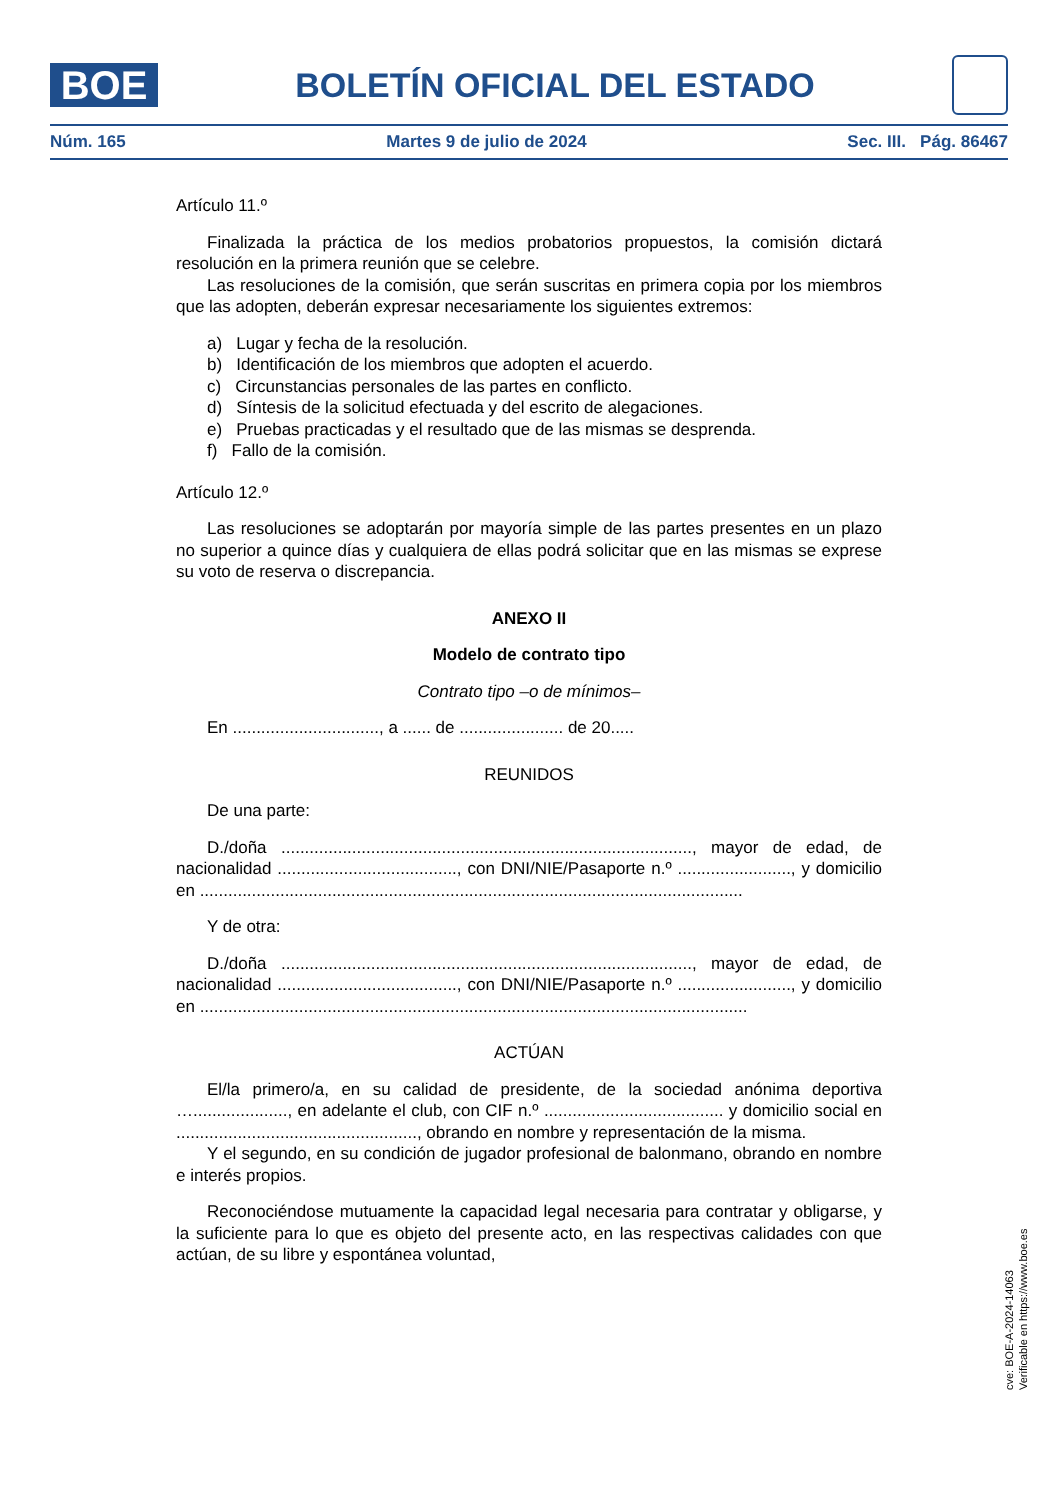BOE
BOLETÍN OFICIAL DEL ESTADO
Núm. 165 Martes 9 de julio de 2024 Sec. III. Pág. 86467
Artículo 11.º
Finalizada la práctica de los medios probatorios propuestos, la comisión dictará resolución en la primera reunión que se celebre.
Las resoluciones de la comisión, que serán suscritas en primera copia por los miembros que las adopten, deberán expresar necesariamente los siguientes extremos:
a) Lugar y fecha de la resolución.
b) Identificación de los miembros que adopten el acuerdo.
c) Circunstancias personales de las partes en conflicto.
d) Síntesis de la solicitud efectuada y del escrito de alegaciones.
e) Pruebas practicadas y el resultado que de las mismas se desprenda.
f) Fallo de la comisión.
Artículo 12.º
Las resoluciones se adoptarán por mayoría simple de las partes presentes en un plazo no superior a quince días y cualquiera de ellas podrá solicitar que en las mismas se exprese su voto de reserva o discrepancia.
ANEXO II
Modelo de contrato tipo
Contrato tipo –o de mínimos–
En ..............................., a ...... de ...................... de 20.....
REUNIDOS
De una parte:
D./doña ......................................................................................., mayor de edad, de nacionalidad ......................................, con DNI/NIE/Pasaporte n.º ........................, y domicilio en ...................................................................................................................
Y de otra:
D./doña ......................................................................................., mayor de edad, de nacionalidad ......................................, con DNI/NIE/Pasaporte n.º ........................, y domicilio en ....................................................................................................................
ACTÚAN
El/la primero/a, en su calidad de presidente, de la sociedad anónima deportiva …...................., en adelante el club, con CIF n.º ...................................... y domicilio social en ..................................................., obrando en nombre y representación de la misma.
Y el segundo, en su condición de jugador profesional de balonmano, obrando en nombre e interés propios.
Reconociéndose mutuamente la capacidad legal necesaria para contratar y obligarse, y la suficiente para lo que es objeto del presente acto, en las respectivas calidades con que actúan, de su libre y espontánea voluntad,
cve: BOE-A-2024-14063
Verificable en https://www.boe.es